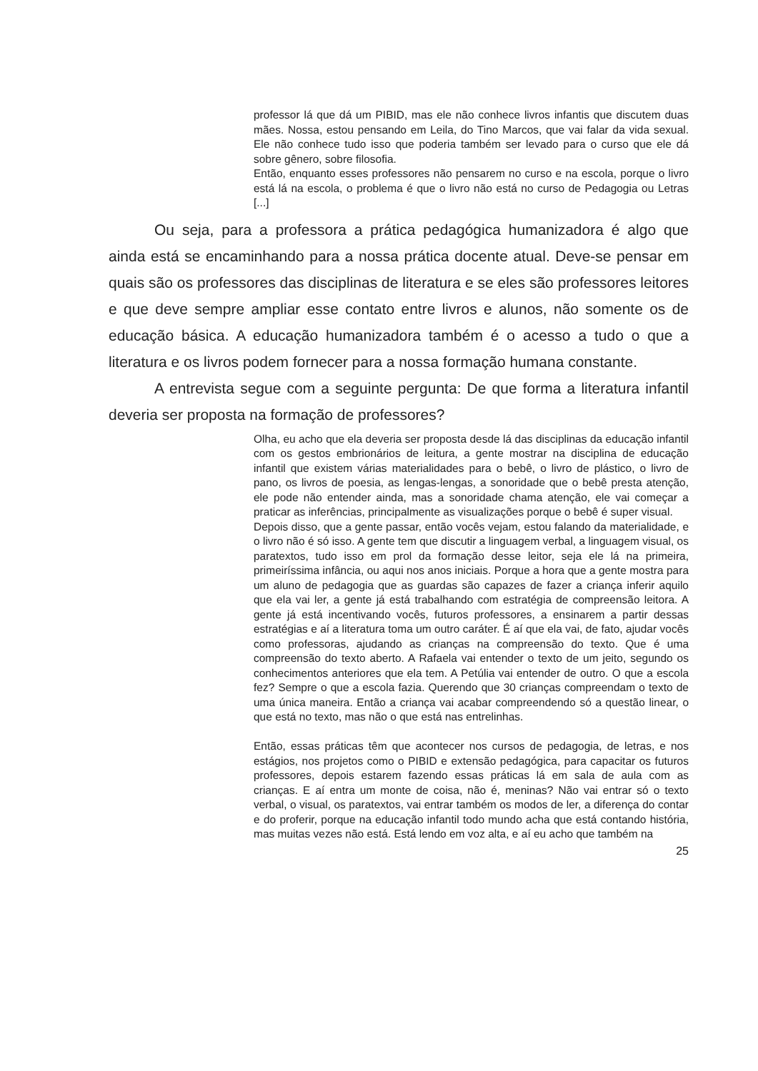professor lá que dá um PIBID, mas ele não conhece livros infantis que discutem duas mães. Nossa, estou pensando em Leila, do Tino Marcos, que vai falar da vida sexual. Ele não conhece tudo isso que poderia também ser levado para o curso que ele dá sobre gênero, sobre filosofia.
Então, enquanto esses professores não pensarem no curso e na escola, porque o livro está lá na escola, o problema é que o livro não está no curso de Pedagogia ou Letras [...]
Ou seja, para a professora a prática pedagógica humanizadora é algo que ainda está se encaminhando para a nossa prática docente atual. Deve-se pensar em quais são os professores das disciplinas de literatura e se eles são professores leitores e que deve sempre ampliar esse contato entre livros e alunos, não somente os de educação básica. A educação humanizadora também é o acesso a tudo o que a literatura e os livros podem fornecer para a nossa formação humana constante.
A entrevista segue com a seguinte pergunta: De que forma a literatura infantil deveria ser proposta na formação de professores?
Olha, eu acho que ela deveria ser proposta desde lá das disciplinas da educação infantil com os gestos embrionários de leitura, a gente mostrar na disciplina de educação infantil que existem várias materialidades para o bebê, o livro de plástico, o livro de pano, os livros de poesia, as lengas-lengas, a sonoridade que o bebê presta atenção, ele pode não entender ainda, mas a sonoridade chama atenção, ele vai começar a praticar as inferências, principalmente as visualizações porque o bebê é super visual.
Depois disso, que a gente passar, então vocês vejam, estou falando da materialidade, e o livro não é só isso. A gente tem que discutir a linguagem verbal, a linguagem visual, os paratextos, tudo isso em prol da formação desse leitor, seja ele lá na primeira, primeiríssima infância, ou aqui nos anos iniciais. Porque a hora que a gente mostra para um aluno de pedagogia que as guardas são capazes de fazer a criança inferir aquilo que ela vai ler, a gente já está trabalhando com estratégia de compreensão leitora. A gente já está incentivando vocês, futuros professores, a ensinarem a partir dessas estratégias e aí a literatura toma um outro caráter. É aí que ela vai, de fato, ajudar vocês como professoras, ajudando as crianças na compreensão do texto. Que é uma compreensão do texto aberto. A Rafaela vai entender o texto de um jeito, segundo os conhecimentos anteriores que ela tem. A Petúlia vai entender de outro. O que a escola fez? Sempre o que a escola fazia. Querendo que 30 crianças compreendam o texto de uma única maneira. Então a criança vai acabar compreendendo só a questão linear, o que está no texto, mas não o que está nas entrelinhas.
Então, essas práticas têm que acontecer nos cursos de pedagogia, de letras, e nos estágios, nos projetos como o PIBID e extensão pedagógica, para capacitar os futuros professores, depois estarem fazendo essas práticas lá em sala de aula com as crianças. E aí entra um monte de coisa, não é, meninas? Não vai entrar só o texto verbal, o visual, os paratextos, vai entrar também os modos de ler, a diferença do contar e do proferir, porque na educação infantil todo mundo acha que está contando história, mas muitas vezes não está. Está lendo em voz alta, e aí eu acho que também na
25